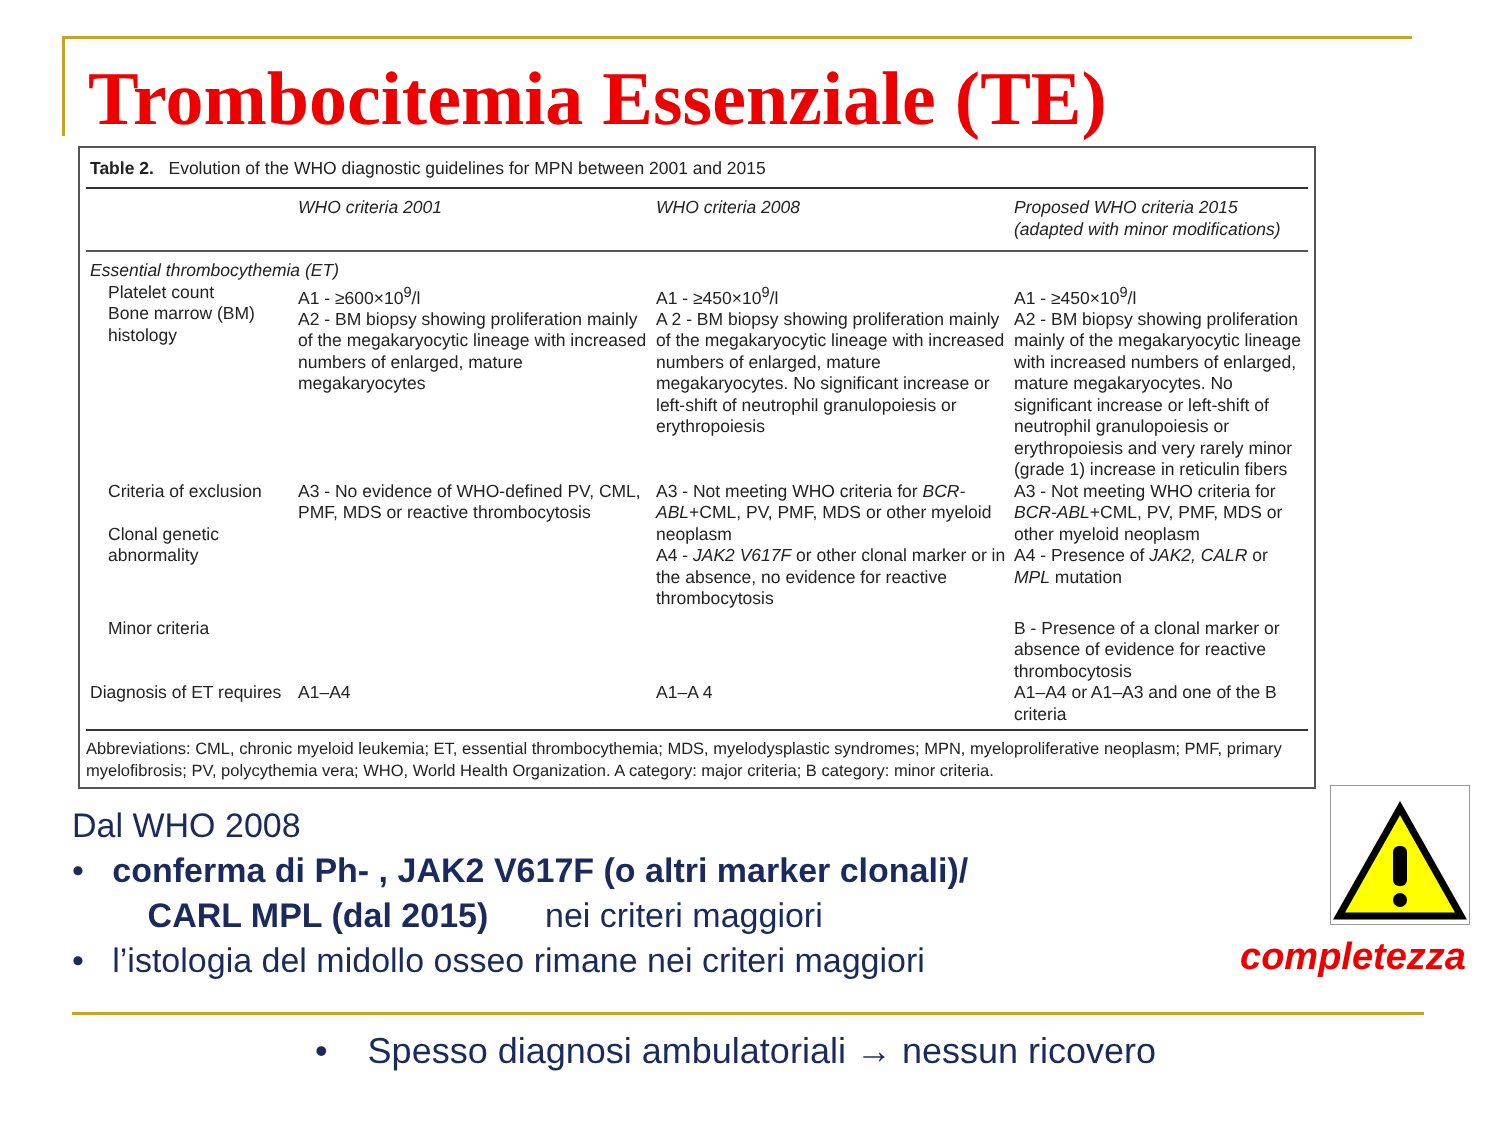Trombocitemia Essenziale (TE)
Table 2. Evolution of the WHO diagnostic guidelines for MPN between 2001 and 2015
| | WHO criteria 2001 | WHO criteria 2008 | Proposed WHO criteria 2015 (adapted with minor modifications) |
| --- | --- | --- | --- |
| Essential thrombocythemia (ET) | | | |
| Platelet count Bone marrow (BM) histology | A1 - ≥600×10<sup>9</sup>/l A2 - BM biopsy showing proliferation mainly of the megakaryocytic lineage with increased numbers of enlarged, mature megakaryocytes | A1 - ≥450×10<sup>9</sup>/l A 2 - BM biopsy showing proliferation mainly of the megakaryocytic lineage with increased numbers of enlarged, mature megakaryocytes. No significant increase or left-shift of neutrophil granulopoiesis or erythropoiesis | A1 - ≥450×10<sup>9</sup>/l A2 - BM biopsy showing proliferation mainly of the megakaryocytic lineage with increased numbers of enlarged, mature megakaryocytes. No significant increase or left-shift of neutrophil granulopoiesis or erythropoiesis and very rarely minor (grade 1) increase in reticulin fibers |
| Criteria of exclusion Clonal genetic abnormality | A3 - No evidence of WHO-defined PV, CML, PMF, MDS or reactive thrombocytosis | A3 - Not meeting WHO criteria for BCR-ABL +CML, PV, PMF, MDS or other myeloid neoplasm A4 - JAK2 V617F or other clonal marker or in the absence, no evidence for reactive thrombocytosis | A3 - Not meeting WHO criteria for BCR-ABL +CML, PV, PMF, MDS or other myeloid neoplasm A4 - Presence of JAK2, CALR or MPL mutation |
| Minor criteria | | | B - Presence of a clonal marker or absence of evidence for reactive thrombocytosis |
| Diagnosis of ET requires | A1–A4 | A1–A 4 | A1–A4 or A1–A3 and one of the B criteria |
Abbreviations: CML, chronic myeloid leukemia; ET, essential thrombocythemia; MDS, myelodysplastic syndromes; MPN, myeloproliferative neoplasm; PMF, primary myelofibrosis; PV, polycythemia vera; WHO, World Health Organization. A category: major criteria; B category: minor criteria.
Dal WHO 2008
• conferma di Ph- , JAK2 V617F (o altri marker clonali)/
CARL MPL (dal 2015) nei criteri maggiori
• l’istologia del midollo osseo rimane nei criteri maggiori
completezza
• Spesso diagnosi ambulatoriali → nessun ricovero